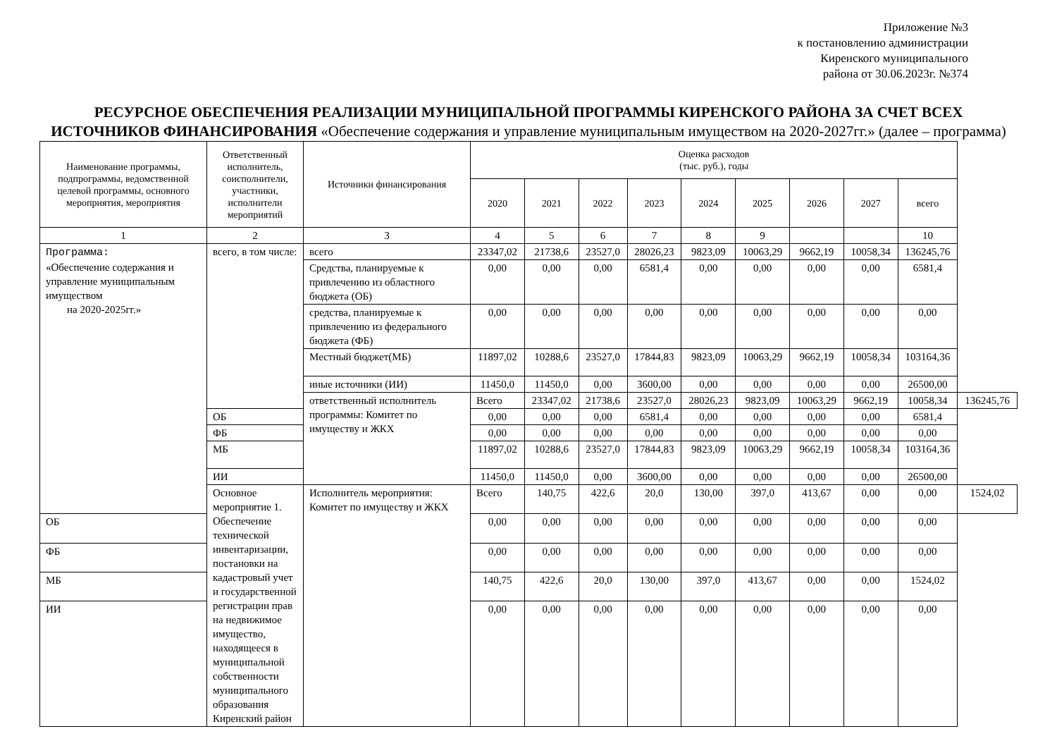Приложение №3
к постановлению администрации
Киренского муниципального
района от 30.06.2023г. №374
РЕСУРСНОЕ ОБЕСПЕЧЕНИЯ РЕАЛИЗАЦИИ МУНИЦИПАЛЬНОЙ ПРОГРАММЫ КИРЕНСКОГО РАЙОНА ЗА СЧЕТ ВСЕХ ИСТОЧНИКОВ ФИНАНСИРОВАНИЯ «Обеспечение содержания и управление муниципальным имуществом на 2020-2027гг.» (далее – программа)
| Наименование программы, подпрограммы, ведомственной целевой программы, основного мероприятия, мероприятия | Ответственный исполнитель, соисполнители, участники, исполнители мероприятий | Источники финансирования | Оценка расходов (тыс. руб.), годы | | | | | | | | | |
| --- | --- | --- | --- | --- | --- | --- | --- | --- | --- | --- | --- | --- |
| | | | 2020 | 2021 | 2022 | 2023 | 2024 | 2025 | 2026 | 2027 | всего | |
| 1 | 2 | 3 | 4 | 5 | 6 | 7 | 8 | 9 | | | 10 | |
| Программа: «Обеспечение содержания и управление муниципальным имуществом на 2020-2025гг.» | всего, в том числе: | всего | 23347,02 | 21738,6 | 23527,0 | 28026,23 | 9823,09 | 10063,29 | 9662,19 | 10058,34 | 136245,76 | |
| | | Средства, планируемые к привлечению из областного бюджета (ОБ) | 0,00 | 0,00 | 0,00 | 6581,4 | 0,00 | 0,00 | 0,00 | 0,00 | 6581,4 | |
| | | средства, планируемые к привлечению из федерального бюджета (ФБ) | 0,00 | 0,00 | 0,00 | 0,00 | 0,00 | 0,00 | 0,00 | 0,00 | 0,00 | |
| | | Местный бюджет(МБ) | 11897,02 | 10288,6 | 23527,0 | 17844,83 | 9823,09 | 10063,29 | 9662,19 | 10058,34 | 103164,36 | |
| | | иные источники (ИИ) | 11450,0 | 11450,0 | 0,00 | 3600,00 | 0,00 | 0,00 | 0,00 | 0,00 | 26500,00 | |
| | | ответственный исполнитель программы: Комитет по имуществу и ЖКХ | Всего | 23347,02 | 21738,6 | 23527,0 | 28026,23 | 9823,09 | 10063,29 | 9662,19 | 10058,34 | 136245,76 |
| | ОБ | | 0,00 | 0,00 | 0,00 | 6581,4 | 0,00 | 0,00 | 0,00 | 0,00 | 6581,4 | |
| | ФБ | | 0,00 | 0,00 | 0,00 | 0,00 | 0,00 | 0,00 | 0,00 | 0,00 | 0,00 | |
| | МБ | | 11897,02 | 10288,6 | 23527,0 | 17844,83 | 9823,09 | 10063,29 | 9662,19 | 10058,34 | 103164,36 | |
| | ИИ | | 11450,0 | 11450,0 | 0,00 | 3600,00 | 0,00 | 0,00 | 0,00 | 0,00 | 26500,00 | |
| | Основное мероприятие 1. Обеспечение технической инвентаризации, постановки на кадастровый учет и государственной регистрации прав на недвижимое имущество, находящееся в муниципальной собственности муниципального образования Киренский район | Исполнитель мероприятия: Комитет по имуществу и ЖКХ | Всего | 140,75 | 422,6 | 20,0 | 130,00 | 397,0 | 413,67 | 0,00 | 0,00 | 1524,02 |
| ОБ | | | 0,00 | 0,00 | 0,00 | 0,00 | 0,00 | 0,00 | 0,00 | 0,00 | 0,00 | |
| ФБ | | | 0,00 | 0,00 | 0,00 | 0,00 | 0,00 | 0,00 | 0,00 | 0,00 | 0,00 | |
| МБ | | | 140,75 | 422,6 | 20,0 | 130,00 | 397,0 | 413,67 | 0,00 | 0,00 | 1524,02 | |
| ИИ | | | 0,00 | 0,00 | 0,00 | 0,00 | 0,00 | 0,00 | 0,00 | 0,00 | 0,00 | |